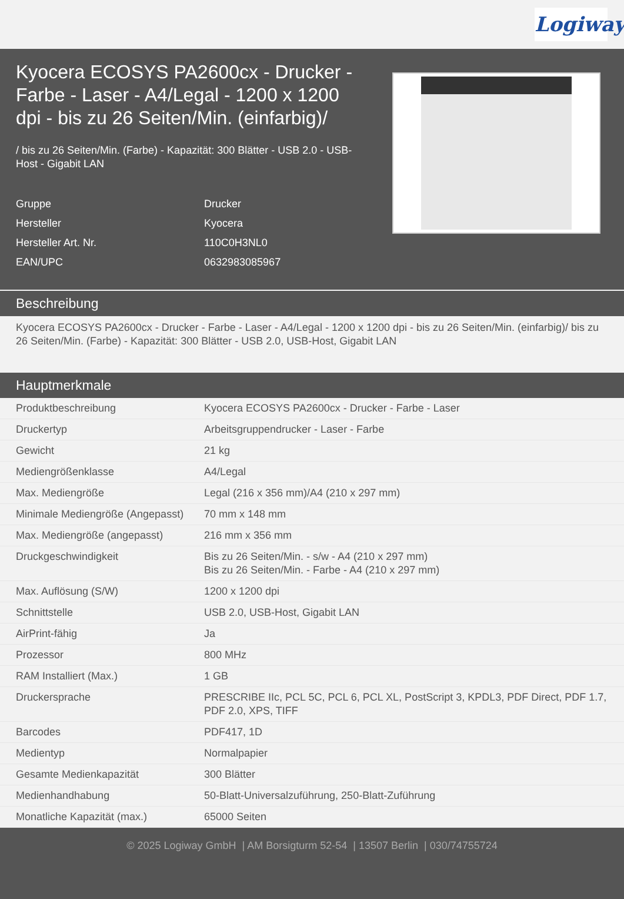Logiway
Kyocera ECOSYS PA2600cx - Drucker - Farbe - Laser - A4/Legal - 1200 x 1200 dpi - bis zu 26 Seiten/Min. (einfarbig)/
/ bis zu 26 Seiten/Min. (Farbe) - Kapazität: 300 Blätter - USB 2.0 - USB-Host - Gigabit LAN
| Gruppe | Drucker |
| Hersteller | Kyocera |
| Hersteller Art. Nr. | 110C0H3NL0 |
| EAN/UPC | 0632983085967 |
Beschreibung
Kyocera ECOSYS PA2600cx - Drucker - Farbe - Laser - A4/Legal - 1200 x 1200 dpi - bis zu 26 Seiten/Min. (einfarbig)/ bis zu 26 Seiten/Min. (Farbe) - Kapazität: 300 Blätter - USB 2.0, USB-Host, Gigabit LAN
Hauptmerkmale
| Produktbeschreibung | Kyocera ECOSYS PA2600cx - Drucker - Farbe - Laser |
| Druckertyp | Arbeitsgruppendrucker - Laser - Farbe |
| Gewicht | 21 kg |
| Mediengrößenklasse | A4/Legal |
| Max. Mediengröße | Legal (216 x 356 mm)/A4 (210 x 297 mm) |
| Minimale Mediengröße (Angepasst) | 70 mm x 148 mm |
| Max. Mediengröße (angepasst) | 216 mm x 356 mm |
| Druckgeschwindigkeit | Bis zu 26 Seiten/Min. - s/w - A4 (210 x 297 mm) Bis zu 26 Seiten/Min. - Farbe - A4 (210 x 297 mm) |
| Max. Auflösung (S/W) | 1200 x 1200 dpi |
| Schnittstelle | USB 2.0, USB-Host, Gigabit LAN |
| AirPrint-fähig | Ja |
| Prozessor | 800 MHz |
| RAM Installiert (Max.) | 1 GB |
| Druckersprache | PRESCRIBE IIc, PCL 5C, PCL 6, PCL XL, PostScript 3, KPDL3, PDF Direct, PDF 1.7, PDF 2.0, XPS, TIFF |
| Barcodes | PDF417, 1D |
| Medientyp | Normalpapier |
| Gesamte Medienkapazität | 300 Blätter |
| Medienhandhabung | 50-Blatt-Universalzuführung, 250-Blatt-Zuführung |
| Monatliche Kapazität (max.) | 65000 Seiten |
© 2025 Logiway GmbH | AM Borsigturm 52-54 | 13507 Berlin | 030/74755724